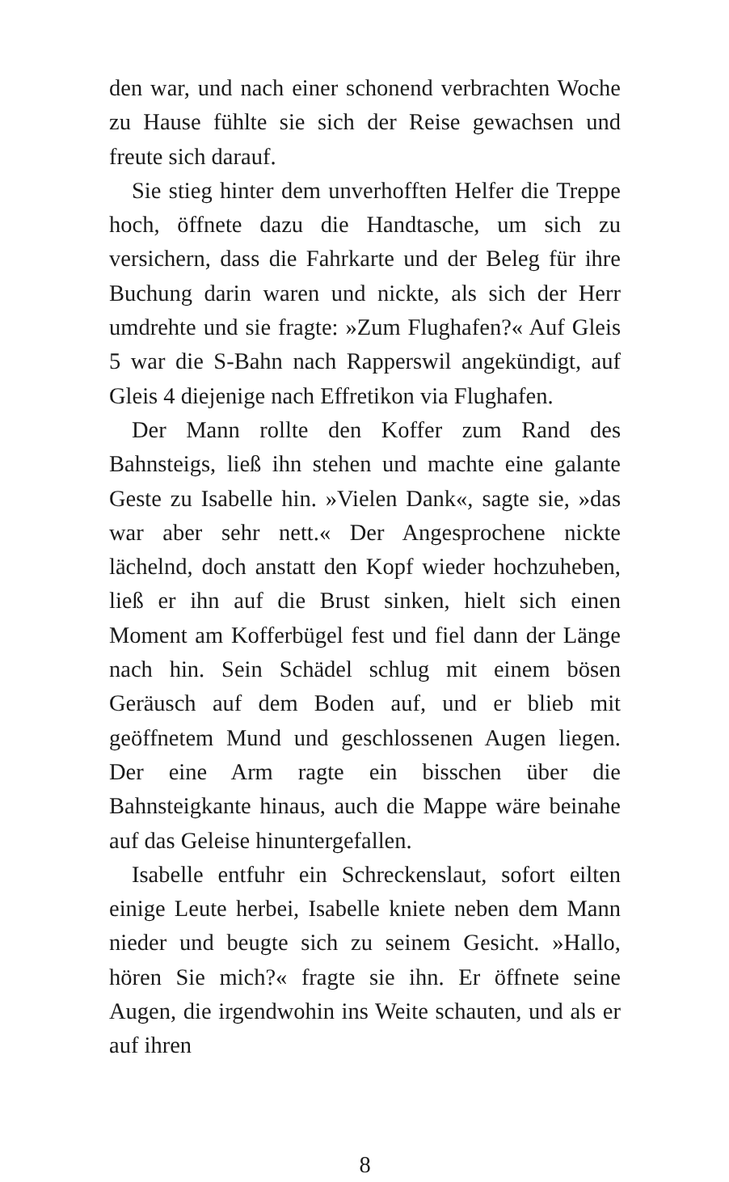den war, und nach einer schonend verbrachten Woche zu Hause fühlte sie sich der Reise gewachsen und freute sich darauf.
Sie stieg hinter dem unverhofften Helfer die Treppe hoch, öffnete dazu die Handtasche, um sich zu versichern, dass die Fahrkarte und der Beleg für ihre Buchung darin waren und nickte, als sich der Herr umdrehte und sie fragte: »Zum Flughafen?« Auf Gleis 5 war die S-Bahn nach Rapperswil angekündigt, auf Gleis 4 diejenige nach Effretikon via Flughafen.
Der Mann rollte den Koffer zum Rand des Bahnsteigs, ließ ihn stehen und machte eine galante Geste zu Isabelle hin. »Vielen Dank«, sagte sie, »das war aber sehr nett.« Der Angesprochene nickte lächelnd, doch anstatt den Kopf wieder hochzuheben, ließ er ihn auf die Brust sinken, hielt sich einen Moment am Kofferbügel fest und fiel dann der Länge nach hin. Sein Schädel schlug mit einem bösen Geräusch auf dem Boden auf, und er blieb mit geöffnetem Mund und geschlossenen Augen liegen. Der eine Arm ragte ein bisschen über die Bahnsteigkante hinaus, auch die Mappe wäre beinahe auf das Geleise hinuntergefallen.
Isabelle entfuhr ein Schreckenslaut, sofort eilten einige Leute herbei, Isabelle kniete neben dem Mann nieder und beugte sich zu seinem Gesicht. »Hallo, hören Sie mich?« fragte sie ihn. Er öffnete seine Augen, die irgendwohin ins Weite schauten, und als er auf ihren
8